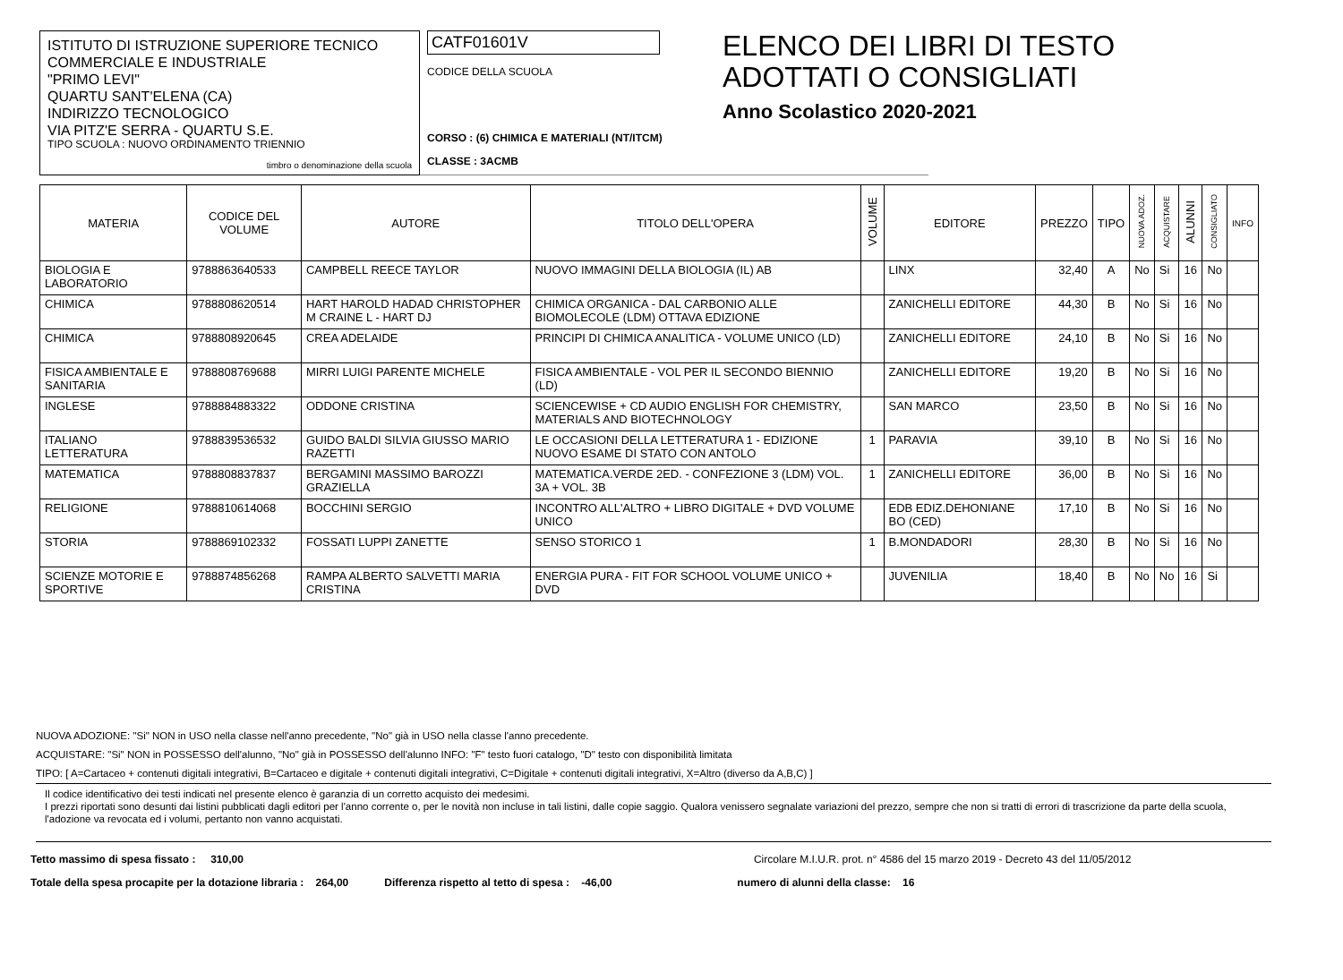ISTITUTO DI ISTRUZIONE SUPERIORE TECNICO COMMERCIALE E INDUSTRIALE
"PRIMO LEVI"
QUARTU SANT'ELENA (CA)
INDIRIZZO TECNOLOGICO
VIA PITZ'E SERRA - QUARTU S.E.
TIPO SCUOLA : NUOVO ORDINAMENTO TRIENNIO
timbro o denominazione della scuola
CATF01601V
CODICE DELLA SCUOLA
CORSO : (6) CHIMICA E MATERIALI (NT/ITCM)
CLASSE : 3ACMB
ELENCO DEI LIBRI DI TESTO ADOTTATI O CONSIGLIATI
Anno Scolastico 2020-2021
| MATERIA | CODICE DEL VOLUME | AUTORE | TITOLO DELL'OPERA | VOLUME | EDITORE | PREZZO | TIPO | NUOVA ADOZ. | ACQUISTARE | ALUNNI | CONSIGLIATO | INFO |
| --- | --- | --- | --- | --- | --- | --- | --- | --- | --- | --- | --- | --- |
| BIOLOGIA E LABORATORIO | 9788863640533 | CAMPBELL REECE TAYLOR | NUOVO IMMAGINI DELLA BIOLOGIA (IL) AB | | LINX | 32,40 | A | No | Si | 16 | No | |
| CHIMICA | 9788808620514 | HART HAROLD HADAD CHRISTOPHER M CRAINE L - HART DJ | CHIMICA ORGANICA - DAL CARBONIO ALLE BIOMOLECOLE (LDM) OTTAVA EDIZIONE | | ZANICHELLI EDITORE | 44,30 | B | No | Si | 16 | No | |
| CHIMICA | 9788808920645 | CREA ADELAIDE | PRINCIPI DI CHIMICA ANALITICA - VOLUME UNICO (LD) | | ZANICHELLI EDITORE | 24,10 | B | No | Si | 16 | No | |
| FISICA AMBIENTALE E SANITARIA | 9788808769688 | MIRRI LUIGI PARENTE MICHELE | FISICA AMBIENTALE - VOL PER IL SECONDO BIENNIO (LD) | | ZANICHELLI EDITORE | 19,20 | B | No | Si | 16 | No | |
| INGLESE | 9788884883322 | ODDONE CRISTINA | SCIENCEWISE + CD AUDIO ENGLISH FOR CHEMISTRY, MATERIALS AND BIOTECHNOLOGY | | SAN MARCO | 23,50 | B | No | Si | 16 | No | |
| ITALIANO LETTERATURA | 9788839536532 | GUIDO BALDI SILVIA GIUSSO MARIO RAZETTI | LE OCCASIONI DELLA LETTERATURA 1 - EDIZIONE NUOVO ESAME DI STATO CON ANTOLO | 1 | PARAVIA | 39,10 | B | No | Si | 16 | No | |
| MATEMATICA | 9788808837837 | BERGAMINI MASSIMO BAROZZI GRAZIELLA | MATEMATICA.VERDE 2ED. - CONFEZIONE 3 (LDM) VOL. 3A + VOL. 3B | 1 | ZANICHELLI EDITORE | 36,00 | B | No | Si | 16 | No | |
| RELIGIONE | 9788810614068 | BOCCHINI SERGIO | INCONTRO ALL'ALTRO + LIBRO DIGITALE + DVD VOLUME UNICO | | EDB EDIZ.DEHONIANE BO (CED) | 17,10 | B | No | Si | 16 | No | |
| STORIA | 9788869102332 | FOSSATI LUPPI ZANETTE | SENSO STORICO 1 | 1 | B.MONDADORI | 28,30 | B | No | Si | 16 | No | |
| SCIENZE MOTORIE E SPORTIVE | 9788874856268 | RAMPA ALBERTO SALVETTI MARIA CRISTINA | ENERGIA PURA - FIT FOR SCHOOL VOLUME UNICO + DVD | | JUVENILIA | 18,40 | B | No | No | 16 | Si | |
NUOVA ADOZIONE: "Si" NON in USO nella classe nell'anno precedente, "No" già in USO nella classe l'anno precedente.
ACQUISTARE: "Si" NON in POSSESSO dell'alunno, "No" già in POSSESSO dell'alunno INFO: "F" testo fuori catalogo, "D" testo con disponibilità limitata
TIPO: [ A=Cartaceo + contenuti digitali integrativi, B=Cartaceo e digitale + contenuti digitali integrativi, C=Digitale + contenuti digitali integrativi, X=Altro (diverso da A,B,C) ]
Il codice identificativo dei testi indicati nel presente elenco è garanzia di un corretto acquisto dei medesimi.
I prezzi riportati sono desunti dai listini pubblicati dagli editori per l'anno corrente o, per le novità non incluse in tali listini, dalle copie saggio. Qualora venissero segnalate variazioni del prezzo, sempre che non si tratti di errori di trascrizione da parte della scuola, l'adozione va revocata ed i volumi, pertanto non vanno acquistati.
Tetto massimo di spesa fissato : 310,00 Circolare M.I.U.R. prot. n° 4586 del 15 marzo 2019 - Decreto 43 del 11/05/2012
Totale della spesa procapite per la dotazione libraria : 264,00 Differenza rispetto al tetto di spesa : -46,00 numero di alunni della classe: 16